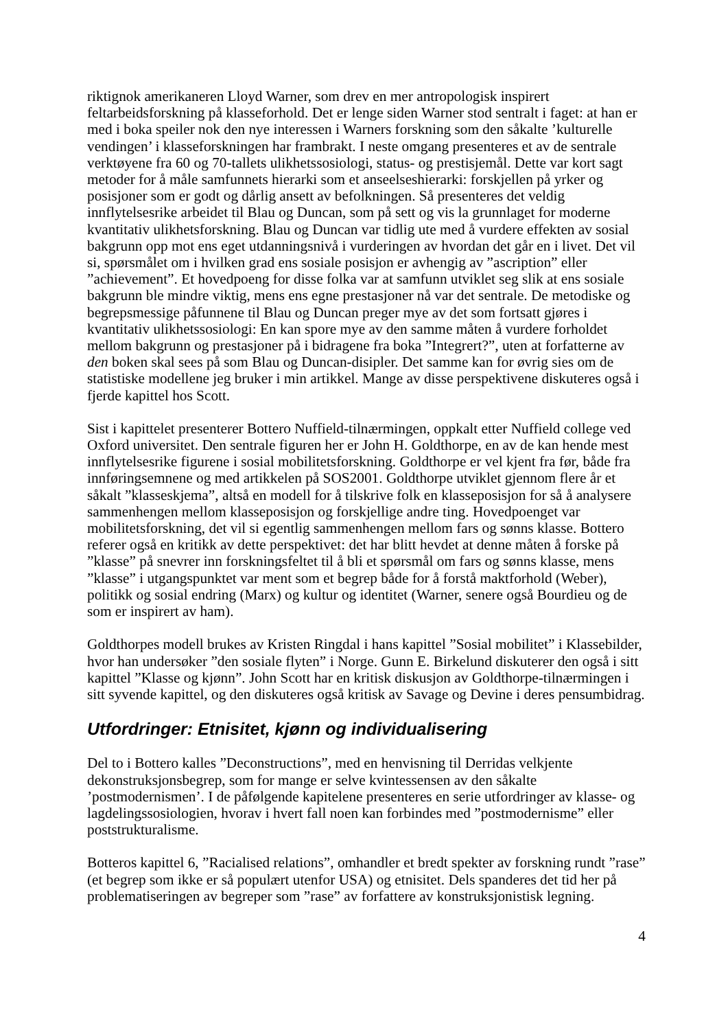riktignok amerikaneren Lloyd Warner, som drev en mer antropologisk inspirert feltarbeidsforskning på klasseforhold. Det er lenge siden Warner stod sentralt i faget: at han er med i boka speiler nok den nye interessen i Warners forskning som den såkalte ’kulturelle vendingen’ i klasseforskningen har frambrakt. I neste omgang presenteres et av de sentrale verktøyene fra 60 og 70-tallets ulikhetssosiologi, status- og prestisjemål. Dette var kort sagt metoder for å måle samfunnets hierarki som et anseelseshierarki: forskjellen på yrker og posisjoner som er godt og dårlig ansett av befolkningen. Så presenteres det veldig innflytelsesrike arbeidet til Blau og Duncan, som på sett og vis la grunnlaget for moderne kvantitativ ulikhetsforskning. Blau og Duncan var tidlig ute med å vurdere effekten av sosial bakgrunn opp mot ens eget utdanningsnivå i vurderingen av hvordan det går en i livet. Det vil si, spørsmålet om i hvilken grad ens sosiale posisjon er avhengig av ”ascription” eller ”achievement”. Et hovedpoeng for disse folka var at samfunn utviklet seg slik at ens sosiale bakgrunn ble mindre viktig, mens ens egne prestasjoner nå var det sentrale. De metodiske og begrepsmessige påfunnene til Blau og Duncan preger mye av det som fortsatt gjøres i kvantitativ ulikhetssosiologi: En kan spore mye av den samme måten å vurdere forholdet mellom bakgrunn og prestasjoner på i bidragene fra boka ”Integrert?”, uten at forfatterne av den boken skal sees på som Blau og Duncan-disipler. Det samme kan for øvrig sies om de statistiske modellene jeg bruker i min artikkel. Mange av disse perspektivene diskuteres også i fjerde kapittel hos Scott.
Sist i kapittelet presenterer Bottero Nuffield-tilnærmingen, oppkalt etter Nuffield college ved Oxford universitet. Den sentrale figuren her er John H. Goldthorpe, en av de kan hende mest innflytelsesrike figurene i sosial mobilitetsforskning. Goldthorpe er vel kjent fra før, både fra innføringsemnene og med artikkelen på SOS2001. Goldthorpe utviklet gjennom flere år et såkalt ”klasseskjema”, altså en modell for å tilskrive folk en klasseposisjon for så å analysere sammenhengen mellom klasseposisjon og forskjellige andre ting. Hovedpoenget var mobilitetsforskning, det vil si egentlig sammenhengen mellom fars og sønns klasse. Bottero referer også en kritikk av dette perspektivet: det har blitt hevdet at denne måten å forske på ”klasse” på snevrer inn forskningsfeltet til å bli et spørsmål om fars og sønns klasse, mens ”klasse” i utgangspunktet var ment som et begrep både for å forstå maktforhold (Weber), politikk og sosial endring (Marx) og kultur og identitet (Warner, senere også Bourdieu og de som er inspirert av ham).
Goldthorpes modell brukes av Kristen Ringdal i hans kapittel ”Sosial mobilitet” i Klassebilder, hvor han undersøker ”den sosiale flyten” i Norge. Gunn E. Birkelund diskuterer den også i sitt kapittel ”Klasse og kjønn”. John Scott har en kritisk diskusjon av Goldthorpe-tilnærmingen i sitt syvende kapittel, og den diskuteres også kritisk av Savage og Devine i deres pensumbidrag.
Utfordringer: Etnisitet, kjønn og individualisering
Del to i Bottero kalles ”Deconstructions”, med en henvisning til Derridas velkjente dekonstruksjonsbegrep, som for mange er selve kvintessensen av den såkalte ’postmodernismen’. I de påfølgende kapitelene presenteres en serie utfordringer av klasse- og lagdelingssosiologien, hvorav i hvert fall noen kan forbindes med ”postmodernisme” eller poststrukturalisme.
Botteros kapittel 6, ”Racialised relations”, omhandler et bredt spekter av forskning rundt ”rase” (et begrep som ikke er så populært utenfor USA) og etnisitet. Dels spanderes det tid her på problematiseringen av begreper som ”rase” av forfattere av konstruksjonistisk legning.
4